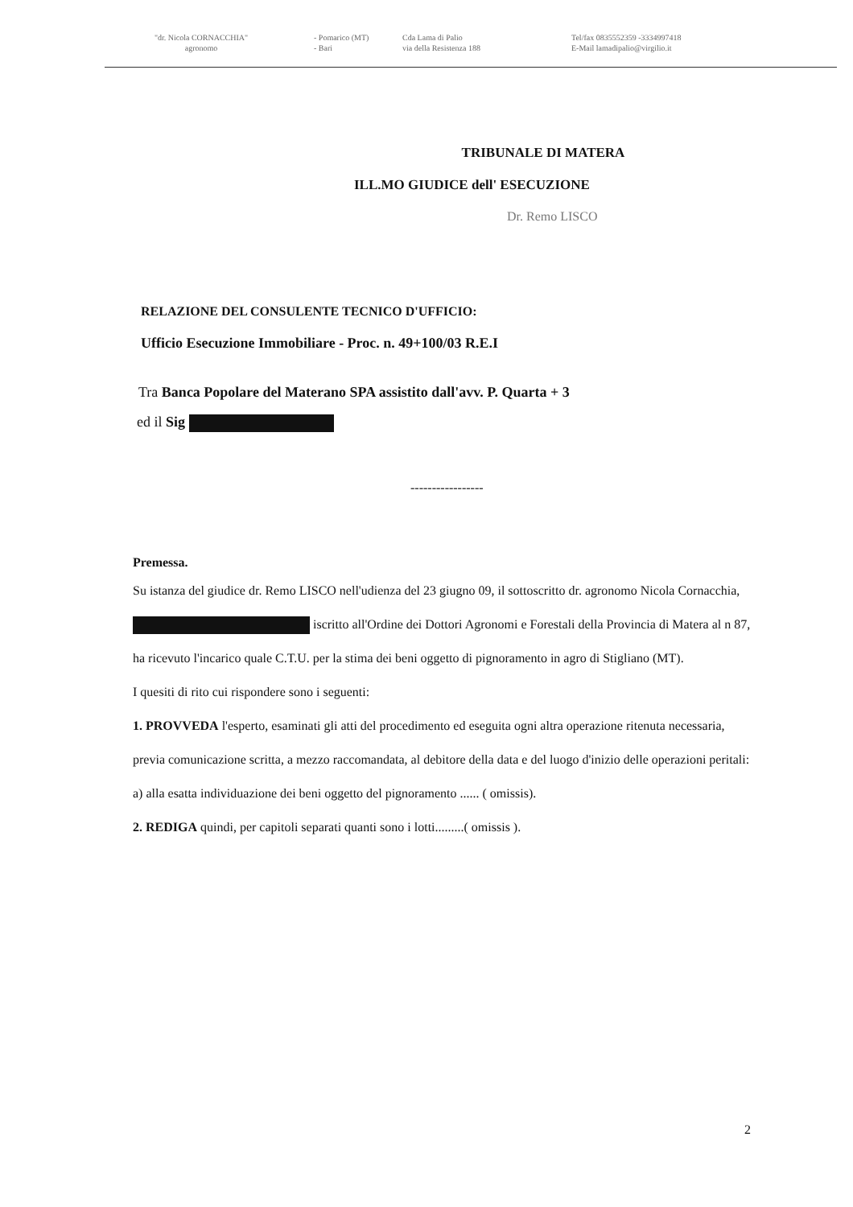"dr. Nicola CORNACCHIA"
agronomo
- Pomarico (MT)
- Bari
Cda Lama di Palio
via della Resistenza 188
Tel/fax 0835552359 -3334997418
E-Mail lamadipalio@virgilio.it
TRIBUNALE DI MATERA
ILL.MO GIUDICE dell' ESECUZIONE
Dr. Remo LISCO
RELAZIONE DEL CONSULENTE TECNICO D'UFFICIO:
Ufficio Esecuzione Immobiliare - Proc. n. 49+100/03 R.E.I
Tra Banca Popolare del Materano SPA assistito dall'avv. P. Quarta + 3
ed il Sig
-----------------
Premessa.
Su istanza del giudice dr. Remo LISCO nell'udienza del 23 giugno 09, il sottoscritto dr. agronomo Nicola Cornacchia, iscritto all'Ordine dei Dottori Agronomi e Forestali della Provincia di Matera al n 87, ha ricevuto l'incarico quale C.T.U. per la stima dei beni oggetto di pignoramento in agro di Stigliano (MT).
I quesiti di rito cui rispondere sono i seguenti:
1. PROVVEDA l'esperto, esaminati gli atti del procedimento ed eseguita ogni altra operazione ritenuta necessaria, previa comunicazione scritta, a mezzo raccomandata, al debitore della data e del luogo d'inizio delle operazioni peritali:
a) alla esatta individuazione dei beni oggetto del pignoramento ...... ( omissis).
2. REDIGA quindi, per capitoli separati quanti sono i lotti.........( omissis ).
2